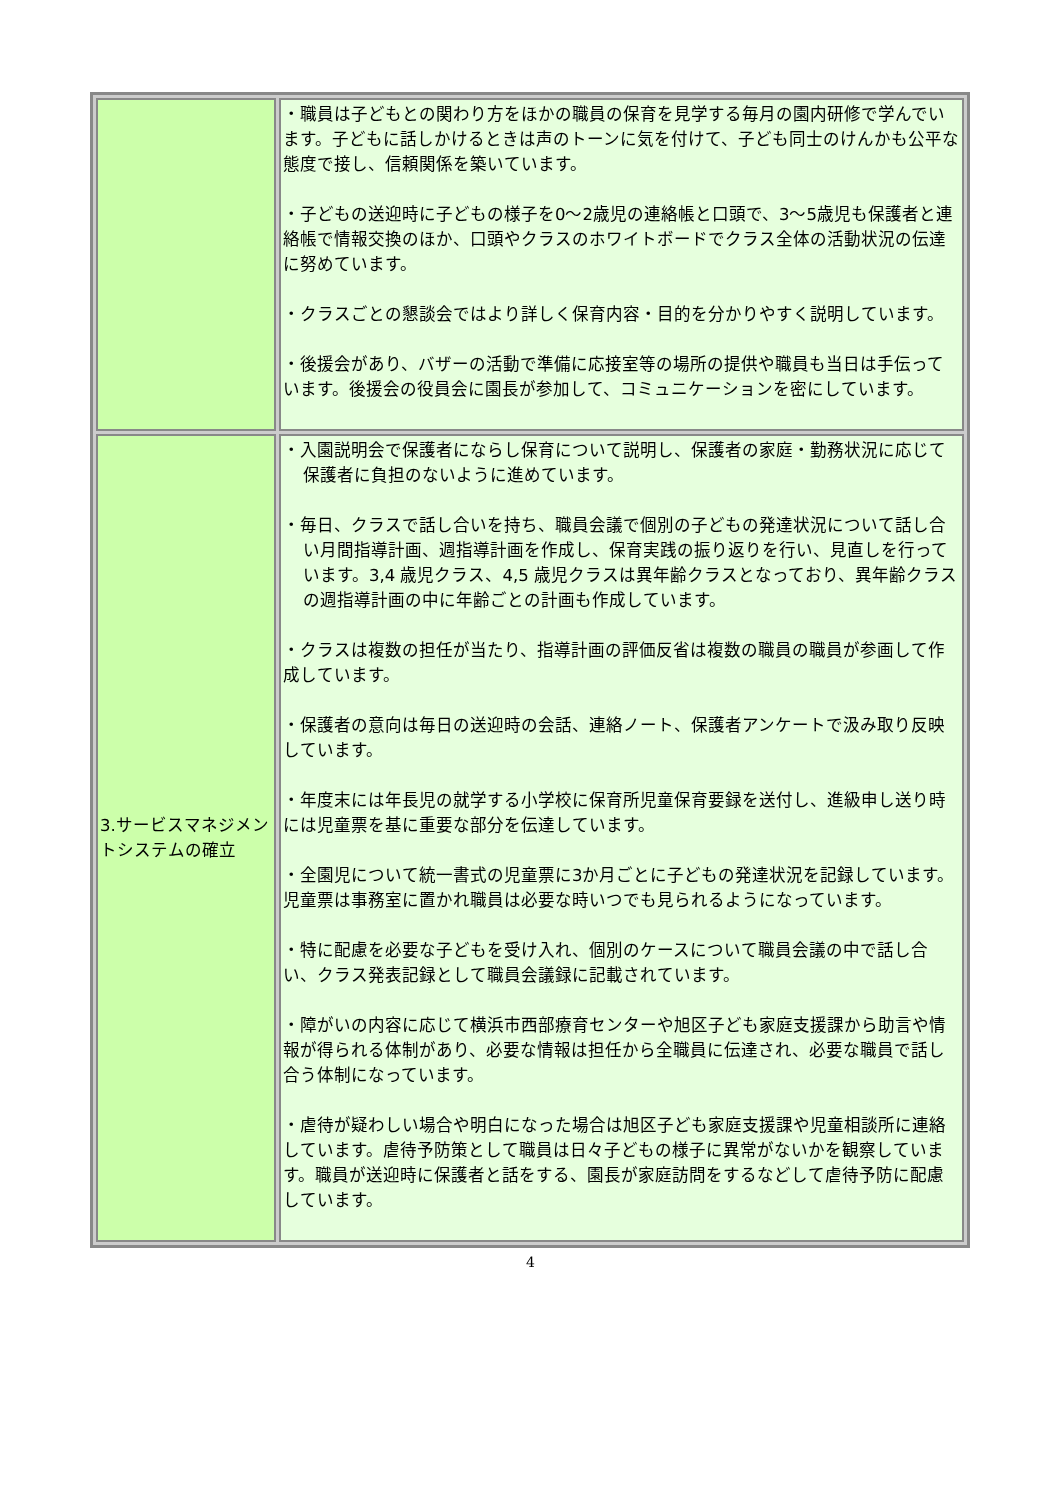| | ・職員は子どもとの関わり方をほかの職員の保育を見学する毎月の園内研修で学んでいます。子どもに話しかけるときは声のトーンに気を付けて、子ども同士のけんかも公平な態度で接し、信頼関係を築いています。 ・子どもの送迎時に子どもの様子を0～2歳児の連絡帳と口頭で、3～5歳児も保護者と連絡帳で情報交換のほか、口頭やクラスのホワイトボードでクラス全体の活動状況の伝達に努めています。 ・クラスごとの懇談会ではより詳しく保育内容・目的を分かりやすく説明しています。 ・後援会があり、バザーの活動で準備に応接室等の場所の提供や職員も当日は手伝っています。後援会の役員会に園長が参加して、コミュニケーションを密にしています。 |
| 3.サービスマネジメントシステムの確立 | ・入園説明会で保護者にならし保育について説明し、保護者の家庭・勤務状況に応じて保護者に負担のないように進めています。 ・毎日、クラスで話し合いを持ち、職員会議で個別の子どもの発達状況について話し合い月間指導計画、週指導計画を作成し、保育実践の振り返りを行い、見直しを行っています。3,4 歳児クラス、4,5 歳児クラスは異年齢クラスとなっており、異年齢クラスの週指導計画の中に年齢ごとの計画も作成しています。 ・クラスは複数の担任が当たり、指導計画の評価反省は複数の職員の職員が参画して作成しています。 ・保護者の意向は毎日の送迎時の会話、連絡ノート、保護者アンケートで汲み取り反映しています。 ・年度末には年長児の就学する小学校に保育所児童保育要録を送付し、進級申し送り時には児童票を基に重要な部分を伝達しています。 ・全園児について統一書式の児童票に3か月ごとに子どもの発達状況を記録しています。児童票は事務室に置かれ職員は必要な時いつでも見られるようになっています。 ・特に配慮を必要な子どもを受け入れ、個別のケースについて職員会議の中で話し合い、クラス発表記録として職員会議録に記載されています。 ・障がいの内容に応じて横浜市西部療育センターや旭区子ども家庭支援課から助言や情報が得られる体制があり、必要な情報は担任から全職員に伝達され、必要な職員で話し合う体制になっています。 ・虐待が疑わしい場合や明白になった場合は旭区子ども家庭支援課や児童相談所に連絡しています。虐待予防策として職員は日々子どもの様子に異常がないかを観察しています。職員が送迎時に保護者と話をする、園長が家庭訪問をするなどして虐待予防に配慮しています。 |
4